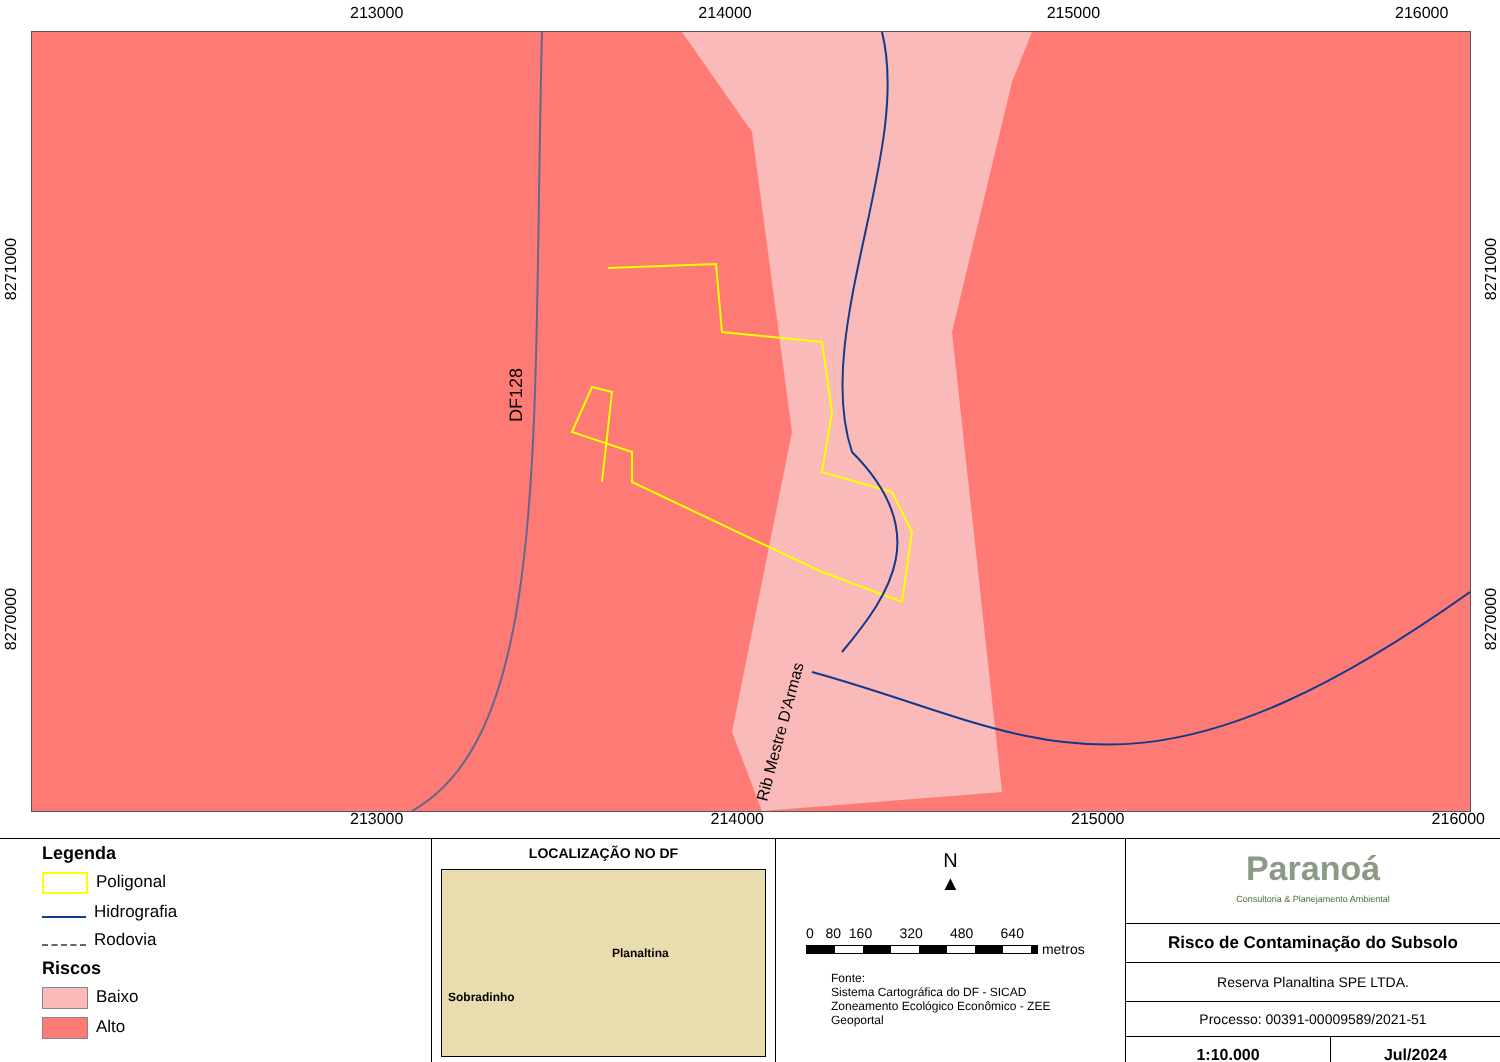213000 214000 215000 216000
DF128
Rib Mestre D'Armas
8271000
8270000
8271000
8270000
213000 214000 215000 216000
Legenda
Poligonal
Hidrografia
Rodovia
Riscos
Baixo
Alto
LOCALIZAÇÃO NO DF
Planaltina
Sobradinho
N
▲
0 80 160 320 480 640
metros
Fonte:
Sistema Cartográfica do DF - SICAD
Zoneamento Ecológico Econômico - ZEE
Geoportal
Paranoá
Consultoria & Planejamento Ambiental
Risco de Contaminação do Subsolo
Reserva Planaltina SPE LTDA.
Processo: 00391-00009589/2021-51
1:10.000 Jul/2024